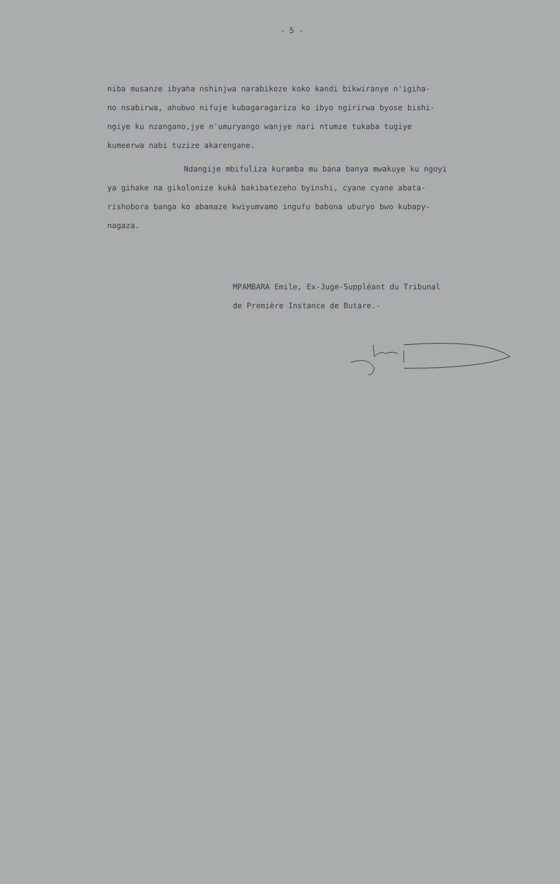- 5 -
niba musanze ibyaha nshinjwa narabikoze koko kandi bikwiranye n'igiha-
no nsabirwa, ahubwo nifuje kubagaragariza ko ibyo ngirirwa byose bishi-
ngiye ku nzangano,jye n'umuryango wanjye nari ntumze tukaba tugiye
kumeerwa nabi tuzize akarengane.
Ndangije mbifuliza kuramba mu bana banya mwakuye ku ngoyi
ya gihake na gikolonize kukà bakibatezeho byinshi, cyane cyane abata-
rishobora banga ko abamaze kwiyumvamo ingufu babona uburyo bwo kubapy-
nagaza.
MPAMBARA Emile, Ex-Juge-Suppléant du Tribunal
de Première Instance de Butare.-